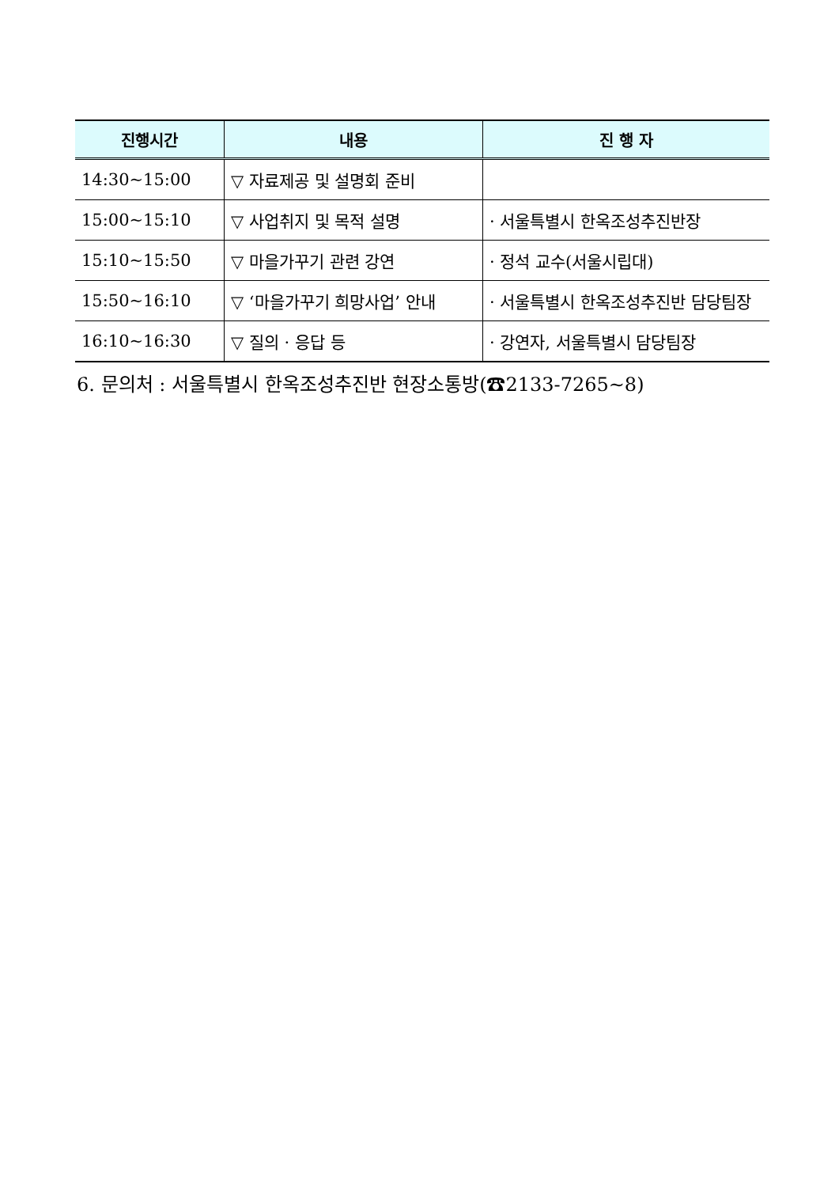| 진행시간 | 내용 | 진 행 자 |
| --- | --- | --- |
| 14:30~15:00 | ▽ 자료제공 및 설명회 준비 | |
| 15:00~15:10 | ▽ 사업취지 및 목적 설명 | · 서울특별시 한옥조성추진반장 |
| 15:10~15:50 | ▽ 마을가꾸기 관련 강연 | · 정석 교수(서울시립대) |
| 15:50~16:10 | ▽ ‘마을가꾸기 희망사업’ 안내 | · 서울특별시 한옥조성추진반 담당팀장 |
| 16:10~16:30 | ▽ 질의 · 응답 등 | · 강연자, 서울특별시 담당팀장 |
6. 문의처 : 서울특별시 한옥조성추진반 현장소통방(☎2133-7265~8)